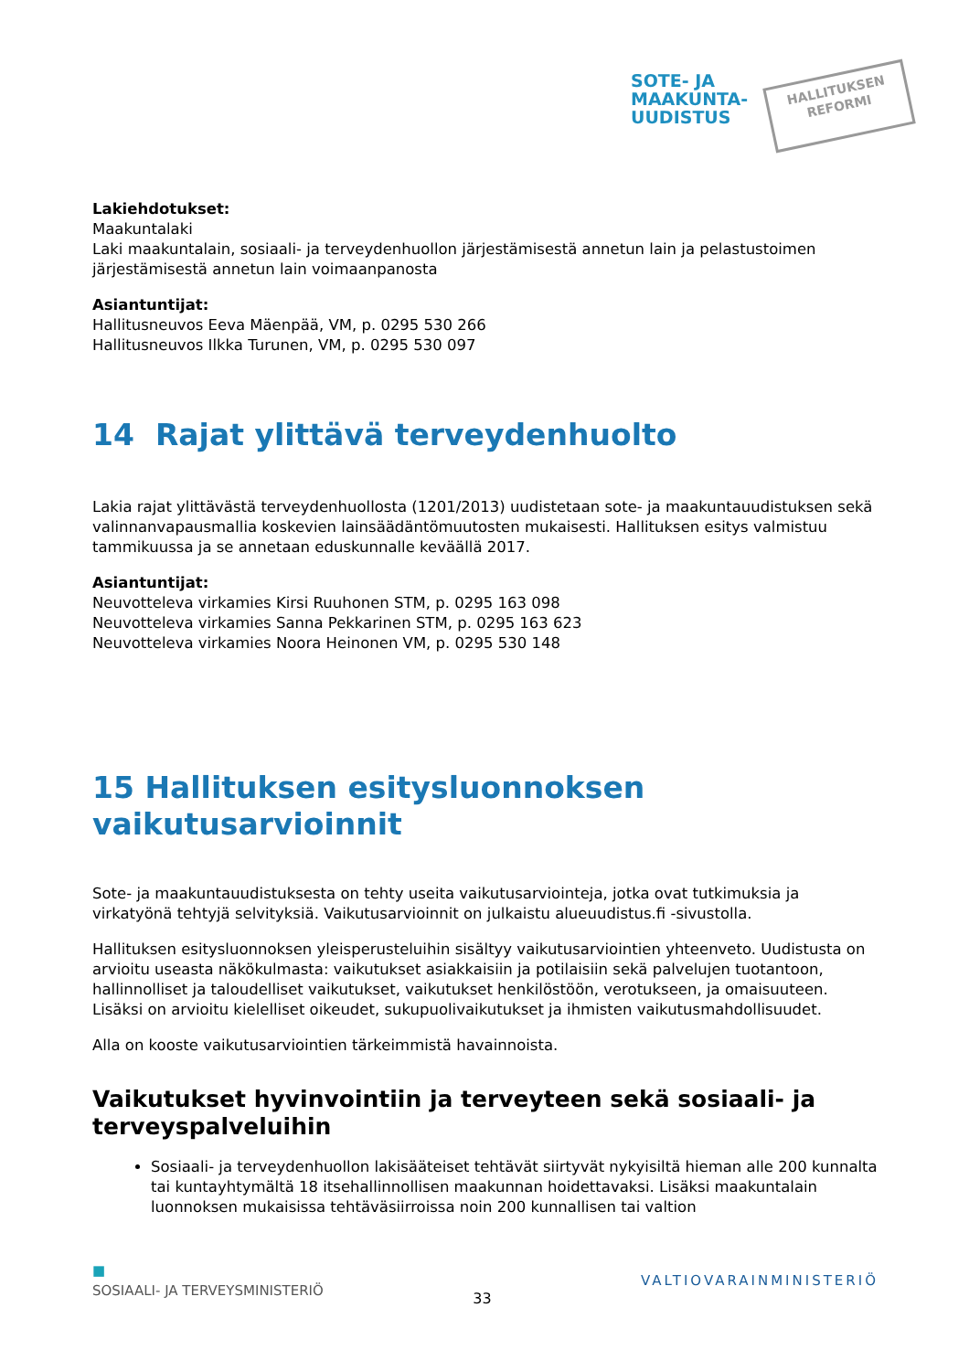SOTE- JA
MAAKUNTA-
UUDISTUS
HALLITUKSEN
REFORMI
Lakiehdotukset:
Maakuntalaki
Laki maakuntalain, sosiaali- ja terveydenhuollon järjestämisestä annetun lain ja pelastustoimen järjestämisestä annetun lain voimaanpanosta
Asiantuntijat:
Hallitusneuvos Eeva Mäenpää, VM, p. 0295 530 266
Hallitusneuvos Ilkka Turunen, VM, p. 0295 530 097
14 Rajat ylittävä terveydenhuolto
Lakia rajat ylittävästä terveydenhuollosta (1201/2013) uudistetaan sote- ja maakuntauudistuksen sekä valinnanvapausmallia koskevien lainsäädäntömuutosten mukaisesti. Hallituksen esitys valmistuu tammikuussa ja se annetaan eduskunnalle keväällä 2017.
Asiantuntijat:
Neuvotteleva virkamies Kirsi Ruuhonen STM, p. 0295 163 098
Neuvotteleva virkamies Sanna Pekkarinen STM, p. 0295 163 623
Neuvotteleva virkamies Noora Heinonen VM, p. 0295 530 148
15 Hallituksen esitysluonnoksen vaikutusarvioinnit
Sote- ja maakuntauudistuksesta on tehty useita vaikutusarviointeja, jotka ovat tutkimuksia ja virkatyönä tehtyjä selvityksiä. Vaikutusarvioinnit on julkaistu alueuudistus.fi -sivustolla.
Hallituksen esitysluonnoksen yleisperusteluihin sisältyy vaikutusarviointien yhteenveto. Uudistusta on arvioitu useasta näkökulmasta: vaikutukset asiakkaisiin ja potilaisiin sekä palvelujen tuotantoon, hallinnolliset ja taloudelliset vaikutukset, vaikutukset henkilöstöön, verotukseen, ja omaisuuteen. Lisäksi on arvioitu kielelliset oikeudet, sukupuolivaikutukset ja ihmisten vaikutusmahdollisuudet.
Alla on kooste vaikutusarviointien tärkeimmistä havainnoista.
Vaikutukset hyvinvointiin ja terveyteen sekä sosiaali- ja terveyspalveluihin
Sosiaali- ja terveydenhuollon lakisääteiset tehtävät siirtyvät nykyisiltä hieman alle 200 kunnalta tai kuntayhtymältä 18 itsehallinnollisen maakunnan hoidettavaksi. Lisäksi maakuntalain luonnoksen mukaisissa tehtäväsiirroissa noin 200 kunnallisen tai valtion
■
SOSIAALI- JA TERVEYSMINISTERIÖ 33 VALTIOVARAINMINISTERIÖ